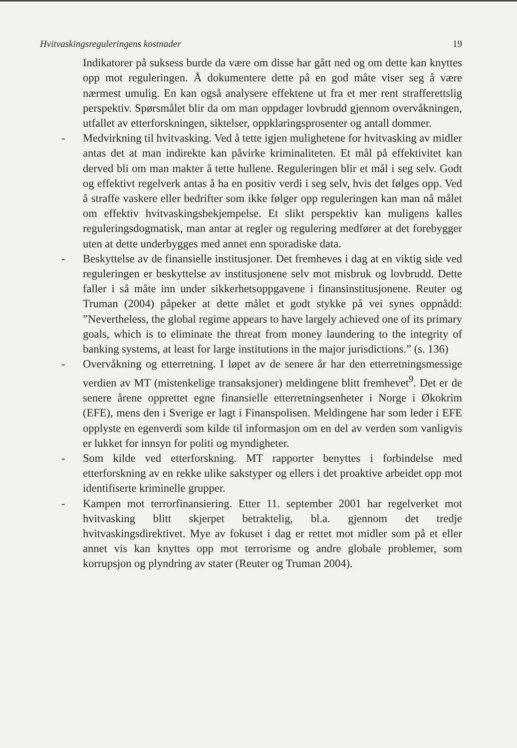Hvitvaskingsreguleringens kostnader 19
Indikatorer på suksess burde da være om disse har gått ned og om dette kan knyttes opp mot reguleringen. Å dokumentere dette på en god måte viser seg å være nærmest umulig. En kan også analysere effektene ut fra et mer rent strafferettslig perspektiv. Spørsmålet blir da om man oppdager lovbrudd gjennom overvåkningen, utfallet av etterforskningen, siktelser, oppklaringsprosenter og antall dommer.
- Medvirkning til hvitvasking. Ved å tette igjen mulighetene for hvitvasking av midler antas det at man indirekte kan påvirke kriminaliteten. Et mål på effektivitet kan derved bli om man makter å tette hullene. Reguleringen blir et mål i seg selv. Godt og effektivt regelverk antas å ha en positiv verdi i seg selv, hvis det følges opp. Ved å straffe vaskere eller bedrifter som ikke følger opp reguleringen kan man nå målet om effektiv hvitvaskingsbekjempelse. Et slikt perspektiv kan muligens kalles reguleringsdogmatisk, man antar at regler og regulering medfører at det forebygger uten at dette underbygges med annet enn sporadiske data.
- Beskyttelse av de finansielle institusjoner. Det fremheves i dag at en viktig side ved reguleringen er beskyttelse av institusjonene selv mot misbruk og lovbrudd. Dette faller i så måte inn under sikkerhetsoppgavene i finansinstitusjonene. Reuter og Truman (2004) påpeker at dette målet et godt stykke på vei synes oppnådd: ”Nevertheless, the global regime appears to have largely achieved one of its primary goals, which is to eliminate the threat from money laundering to the integrity of banking systems, at least for large institutions in the major jurisdictions.” (s. 136)
- Overvåkning og etterretning. I løpet av de senere år har den etterretningsmessige verdien av MT (mistenkelige transaksjoner) meldingene blitt fremhevet<sup>9</sup>. Det er de senere årene opprettet egne finansielle etterretningsenheter i Norge i Økokrim (EFE), mens den i Sverige er lagt i Finanspolisen. Meldingene har som leder i EFE opplyste en egenverdi som kilde til informasjon om en del av verden som vanligvis er lukket for innsyn for politi og myndigheter.
- Som kilde ved etterforskning. MT rapporter benyttes i forbindelse med etterforskning av en rekke ulike sakstyper og ellers i det proaktive arbeidet opp mot identifiserte kriminelle grupper.
- Kampen mot terrorfinansiering. Etter 11. september 2001 har regelverket mot hvitvasking blitt skjerpet betraktelig, bl.a. gjennom det tredje hvitvaskingsdirektivet. Mye av fokuset i dag er rettet mot midler som på et eller annet vis kan knyttes opp mot terrorisme og andre globale problemer, som korrupsjon og plyndring av stater (Reuter og Truman 2004).